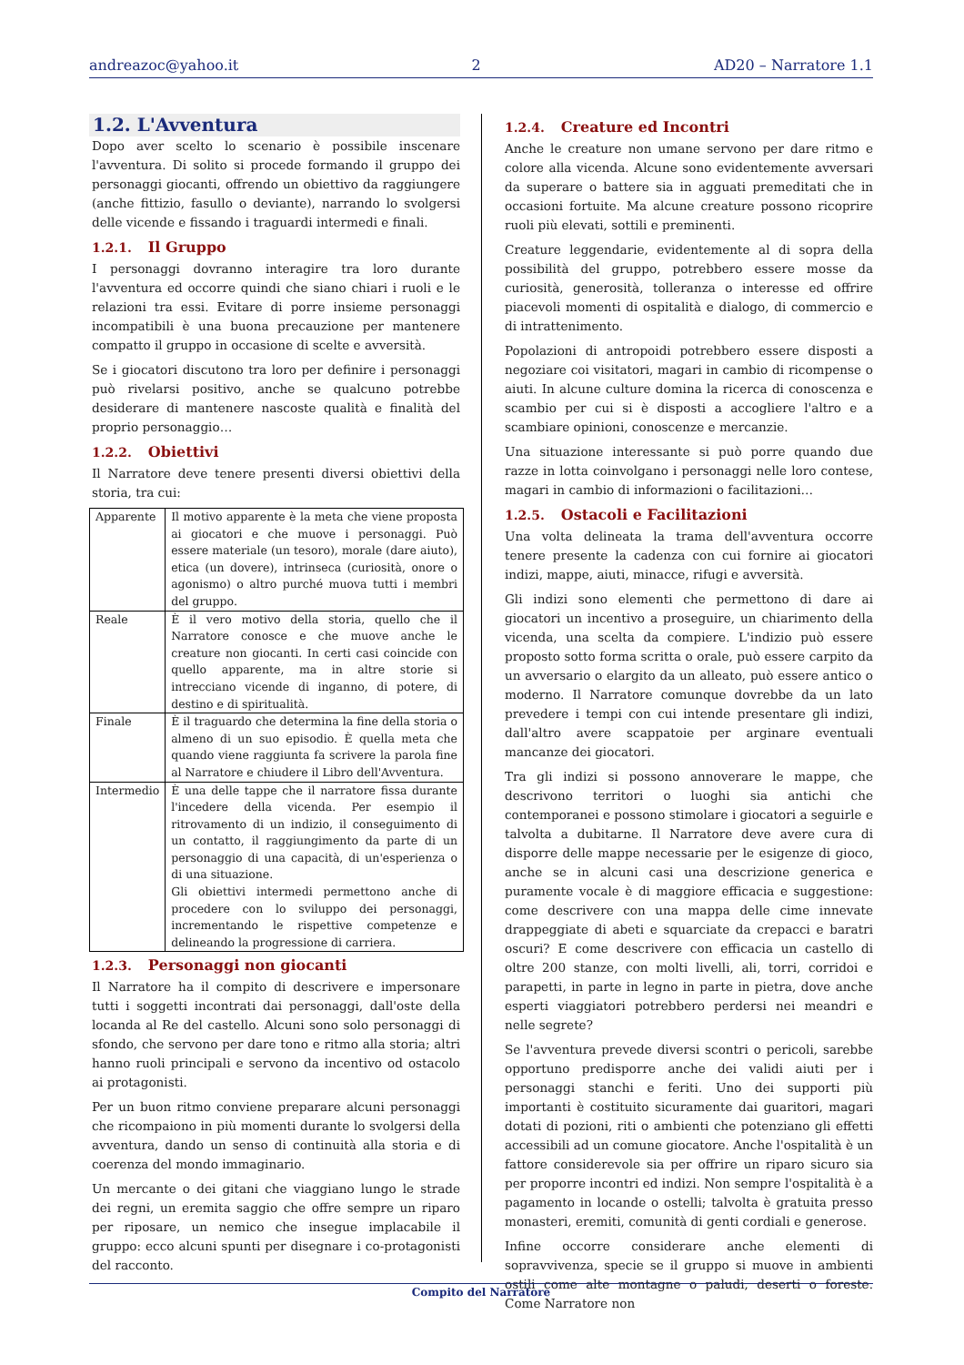andreazoc@yahoo.it 2 AD20 – Narratore 1.1
1.2. L'Avventura
Dopo aver scelto lo scenario è possibile inscenare l'avventura. Di solito si procede formando il gruppo dei personaggi giocanti, offrendo un obiettivo da raggiungere (anche fittizio, fasullo o deviante), narrando lo svolgersi delle vicende e fissando i traguardi intermedi e finali.
1.2.1. Il Gruppo
I personaggi dovranno interagire tra loro durante l'avventura ed occorre quindi che siano chiari i ruoli e le relazioni tra essi. Evitare di porre insieme personaggi incompatibili è una buona precauzione per mantenere compatto il gruppo in occasione di scelte e avversità.
Se i giocatori discutono tra loro per definire i personaggi può rivelarsi positivo, anche se qualcuno potrebbe desiderare di mantenere nascoste qualità e finalità del proprio personaggio…
1.2.2. Obiettivi
Il Narratore deve tenere presenti diversi obiettivi della storia, tra cui:
| Apparente | Il motivo apparente è la meta che viene proposta ai giocatori e che muove i personaggi. Può essere materiale (un tesoro), morale (dare aiuto), etica (un dovere), intrinseca (curiosità, onore o agonismo) o altro purché muova tutti i membri del gruppo. |
| Reale | È il vero motivo della storia, quello che il Narratore conosce e che muove anche le creature non giocanti. In certi casi coincide con quello apparente, ma in altre storie si intrecciano vicende di inganno, di potere, di destino e di spiritualità. |
| Finale | È il traguardo che determina la fine della storia o almeno di un suo episodio. È quella meta che quando viene raggiunta fa scrivere la parola fine al Narratore e chiudere il Libro dell'Avventura. |
| Intermedio | È una delle tappe che il narratore fissa durante l'incedere della vicenda. Per esempio il ritrovamento di un indizio, il conseguimento di un contatto, il raggiungimento da parte di un personaggio di una capacità, di un'esperienza o di una situazione. Gli obiettivi intermedi permettono anche di procedere con lo sviluppo dei personaggi, incrementando le rispettive competenze e delineando la progressione di carriera. |
1.2.3. Personaggi non giocanti
Il Narratore ha il compito di descrivere e impersonare tutti i soggetti incontrati dai personaggi, dall'oste della locanda al Re del castello. Alcuni sono solo personaggi di sfondo, che servono per dare tono e ritmo alla storia; altri hanno ruoli principali e servono da incentivo od ostacolo ai protagonisti.
Per un buon ritmo conviene preparare alcuni personaggi che ricompaiono in più momenti durante lo svolgersi della avventura, dando un senso di continuità alla storia e di coerenza del mondo immaginario.
Un mercante o dei gitani che viaggiano lungo le strade dei regni, un eremita saggio che offre sempre un riparo per riposare, un nemico che insegue implacabile il gruppo: ecco alcuni spunti per disegnare i co-protagonisti del racconto.
1.2.4. Creature ed Incontri
Anche le creature non umane servono per dare ritmo e colore alla vicenda. Alcune sono evidentemente avversari da superare o battere sia in agguati premeditati che in occasioni fortuite. Ma alcune creature possono ricoprire ruoli più elevati, sottili e preminenti.
Creature leggendarie, evidentemente al di sopra della possibilità del gruppo, potrebbero essere mosse da curiosità, generosità, tolleranza o interesse ed offrire piacevoli momenti di ospitalità e dialogo, di commercio e di intrattenimento.
Popolazioni di antropoidi potrebbero essere disposti a negoziare coi visitatori, magari in cambio di ricompense o aiuti. In alcune culture domina la ricerca di conoscenza e scambio per cui si è disposti a accogliere l'altro e a scambiare opinioni, conoscenze e mercanzie.
Una situazione interessante si può porre quando due razze in lotta coinvolgano i personaggi nelle loro contese, magari in cambio di informazioni o facilitazioni…
1.2.5. Ostacoli e Facilitazioni
Una volta delineata la trama dell'avventura occorre tenere presente la cadenza con cui fornire ai giocatori indizi, mappe, aiuti, minacce, rifugi e avversità.
Gli indizi sono elementi che permettono di dare ai giocatori un incentivo a proseguire, un chiarimento della vicenda, una scelta da compiere. L'indizio può essere proposto sotto forma scritta o orale, può essere carpito da un avversario o elargito da un alleato, può essere antico o moderno. Il Narratore comunque dovrebbe da un lato prevedere i tempi con cui intende presentare gli indizi, dall'altro avere scappatoie per arginare eventuali mancanze dei giocatori.
Tra gli indizi si possono annoverare le mappe, che descrivono territori o luoghi sia antichi che contemporanei e possono stimolare i giocatori a seguirle e talvolta a dubitarne. Il Narratore deve avere cura di disporre delle mappe necessarie per le esigenze di gioco, anche se in alcuni casi una descrizione generica e puramente vocale è di maggiore efficacia e suggestione: come descrivere con una mappa delle cime innevate drappeggiate di abeti e squarciate da crepacci e baratri oscuri? E come descrivere con efficacia un castello di oltre 200 stanze, con molti livelli, ali, torri, corridoi e parapetti, in parte in legno in parte in pietra, dove anche esperti viaggiatori potrebbero perdersi nei meandri e nelle segrete?
Se l'avventura prevede diversi scontri o pericoli, sarebbe opportuno predisporre anche dei validi aiuti per i personaggi stanchi e feriti. Uno dei supporti più importanti è costituito sicuramente dai guaritori, magari dotati di pozioni, riti o ambienti che potenziano gli effetti accessibili ad un comune giocatore. Anche l'ospitalità è un fattore considerevole sia per offrire un riparo sicuro sia per proporre incontri ed indizi. Non sempre l'ospitalità è a pagamento in locande o ostelli; talvolta è gratuita presso monasteri, eremiti, comunità di genti cordiali e generose.
Infine occorre considerare anche elementi di sopravvivenza, specie se il gruppo si muove in ambienti ostili come alte montagne o paludi, deserti o foreste. Come Narratore non
Compito del Narratore